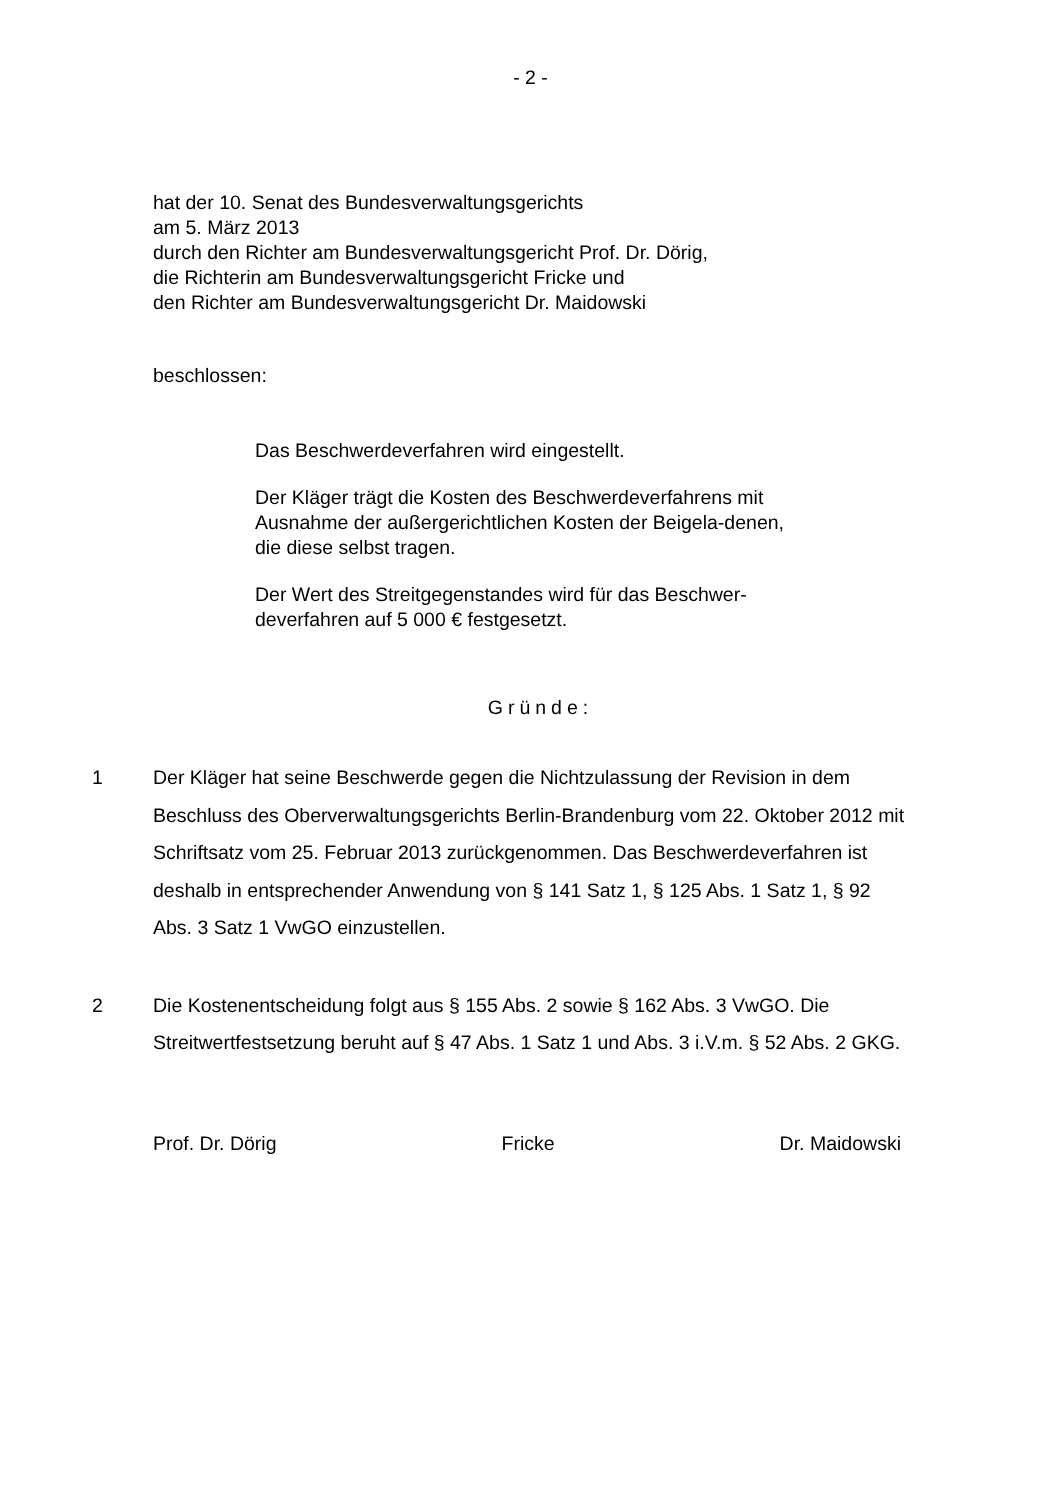- 2 -
hat der 10. Senat des Bundesverwaltungsgerichts
am 5. März 2013
durch den Richter am Bundesverwaltungsgericht Prof. Dr. Dörig,
die Richterin am Bundesverwaltungsgericht Fricke und
den Richter am Bundesverwaltungsgericht Dr. Maidowski
beschlossen:
Das Beschwerdeverfahren wird eingestellt.
Der Kläger trägt die Kosten des Beschwerdeverfahrens mit Ausnahme der außergerichtlichen Kosten der Beigela-denen, die diese selbst tragen.
Der Wert des Streitgegenstandes wird für das Beschwer-deverfahren auf 5 000 € festgesetzt.
Gründe:
1 Der Kläger hat seine Beschwerde gegen die Nichtzulassung der Revision in dem Beschluss des Oberverwaltungsgerichts Berlin-Brandenburg vom 22. Oktober 2012 mit Schriftsatz vom 25. Februar 2013 zurückgenommen. Das Beschwerdeverfahren ist deshalb in entsprechender Anwendung von § 141 Satz 1, § 125 Abs. 1 Satz 1, § 92 Abs. 3 Satz 1 VwGO einzustellen.
2 Die Kostenentscheidung folgt aus § 155 Abs. 2 sowie § 162 Abs. 3 VwGO. Die Streitwertfestsetzung beruht auf § 47 Abs. 1 Satz 1 und Abs. 3 i.V.m. § 52 Abs. 2 GKG.
Prof. Dr. Dörig Fricke Dr. Maidowski